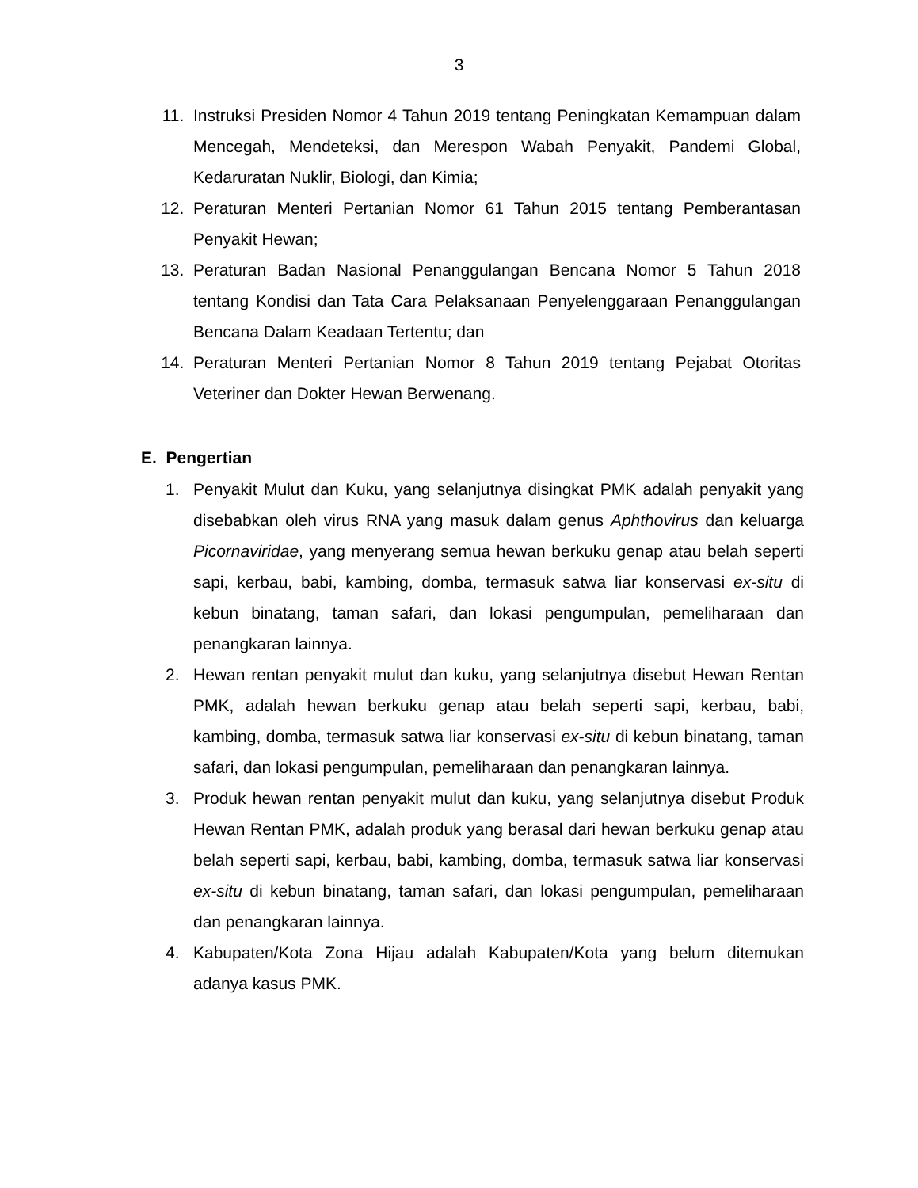3
11. Instruksi Presiden Nomor 4 Tahun 2019 tentang Peningkatan Kemampuan dalam Mencegah, Mendeteksi, dan Merespon Wabah Penyakit, Pandemi Global, Kedaruratan Nuklir, Biologi, dan Kimia;
12. Peraturan Menteri Pertanian Nomor 61 Tahun 2015 tentang Pemberantasan Penyakit Hewan;
13. Peraturan Badan Nasional Penanggulangan Bencana Nomor 5 Tahun 2018 tentang Kondisi dan Tata Cara Pelaksanaan Penyelenggaraan Penanggulangan Bencana Dalam Keadaan Tertentu; dan
14. Peraturan Menteri Pertanian Nomor 8 Tahun 2019 tentang Pejabat Otoritas Veteriner dan Dokter Hewan Berwenang.
E. Pengertian
1. Penyakit Mulut dan Kuku, yang selanjutnya disingkat PMK adalah penyakit yang disebabkan oleh virus RNA yang masuk dalam genus Aphthovirus dan keluarga Picornaviridae, yang menyerang semua hewan berkuku genap atau belah seperti sapi, kerbau, babi, kambing, domba, termasuk satwa liar konservasi ex-situ di kebun binatang, taman safari, dan lokasi pengumpulan, pemeliharaan dan penangkaran lainnya.
2. Hewan rentan penyakit mulut dan kuku, yang selanjutnya disebut Hewan Rentan PMK, adalah hewan berkuku genap atau belah seperti sapi, kerbau, babi, kambing, domba, termasuk satwa liar konservasi ex-situ di kebun binatang, taman safari, dan lokasi pengumpulan, pemeliharaan dan penangkaran lainnya.
3. Produk hewan rentan penyakit mulut dan kuku, yang selanjutnya disebut Produk Hewan Rentan PMK, adalah produk yang berasal dari hewan berkuku genap atau belah seperti sapi, kerbau, babi, kambing, domba, termasuk satwa liar konservasi ex-situ di kebun binatang, taman safari, dan lokasi pengumpulan, pemeliharaan dan penangkaran lainnya.
4. Kabupaten/Kota Zona Hijau adalah Kabupaten/Kota yang belum ditemukan adanya kasus PMK.